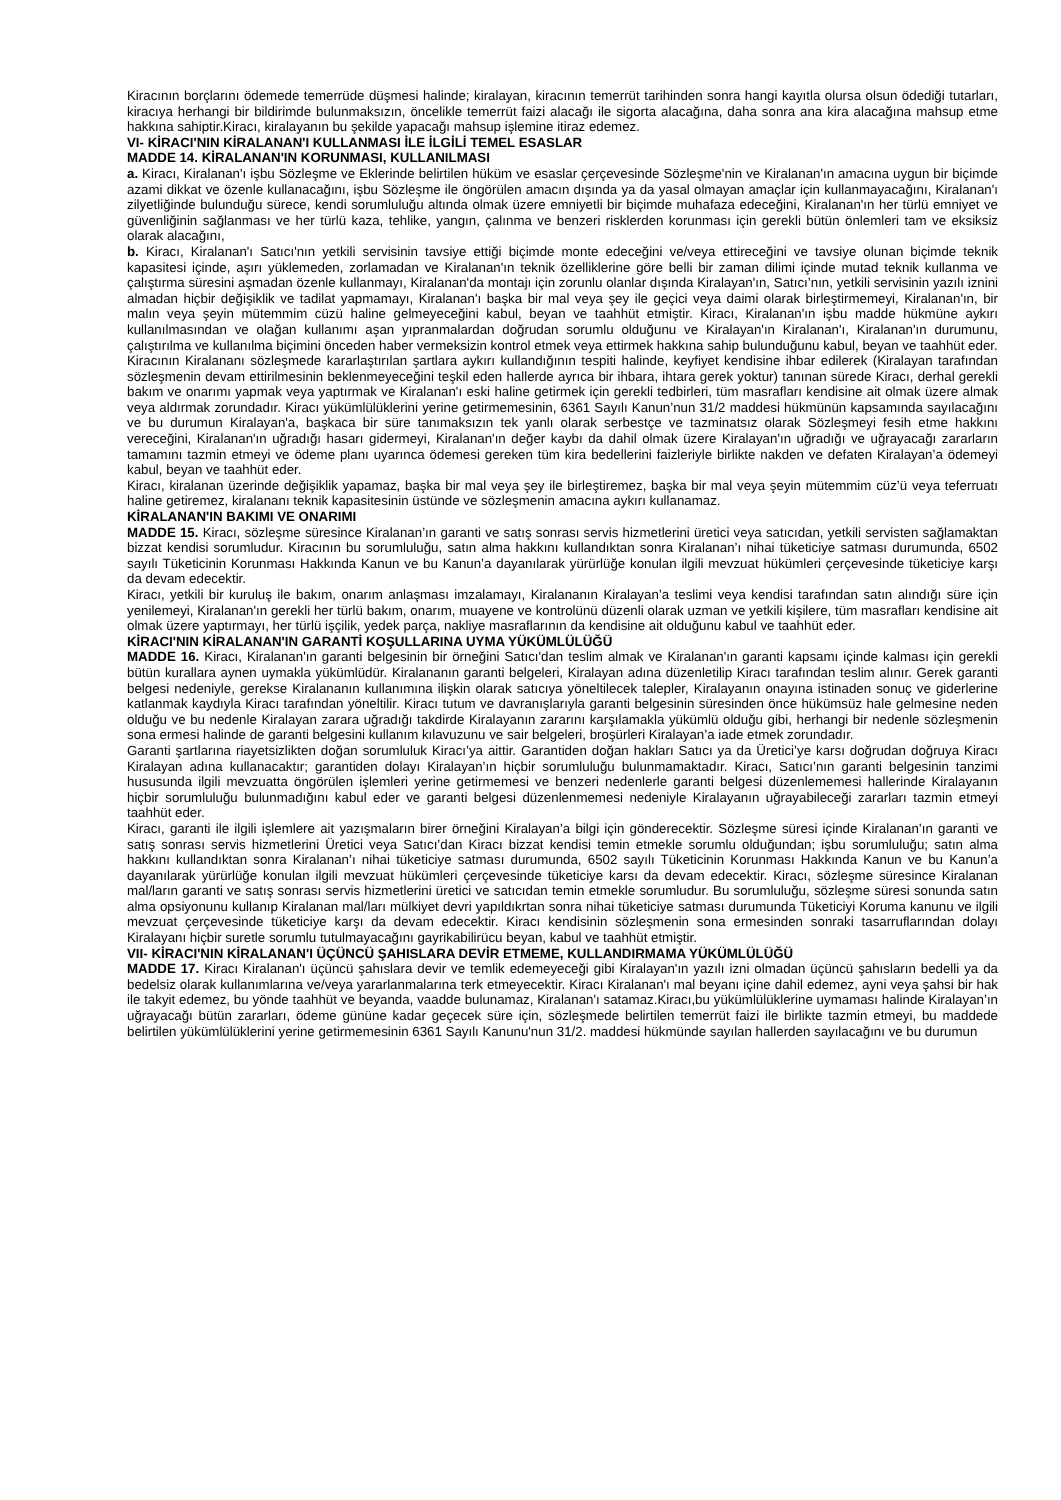Kiracının borçlarını ödemede temerrüde düşmesi halinde; kiralayan, kiracının temerrüt tarihinden sonra hangi kayıtla olursa olsun ödediği tutarları, kiracıya herhangi bir bildirimde bulunmaksızın, öncelikle temerrüt faizi alacağı ile sigorta alacağına, daha sonra ana kira alacağına mahsup etme hakkına sahiptir.Kiracı, kiralayanın bu şekilde yapacağı mahsup işlemine itiraz edemez.
VI- KİRACI'NIN KİRALANAN'I KULLANMASI İLE İLGİLİ TEMEL ESASLAR
MADDE 14. KİRALANAN'IN KORUNMASI, KULLANILMASI
a. Kiracı, Kiralanan'ı işbu Sözleşme ve Eklerinde belirtilen hüküm ve esaslar çerçevesinde Sözleşme'nin ve Kiralanan'ın amacına uygun bir biçimde azami dikkat ve özenle kullanacağını, işbu Sözleşme ile öngörülen amacın dışında ya da yasal olmayan amaçlar için kullanmayacağını, Kiralanan'ı zilyetliğinde bulunduğu sürece, kendi sorumluluğu altında olmak üzere emniyetli bir biçimde muhafaza edeceğini, Kiralanan'ın her türlü emniyet ve güvenliğinin sağlanması ve her türlü kaza, tehlike, yangın, çalınma ve benzeri risklerden korunması için gerekli bütün önlemleri tam ve eksiksiz olarak alacağını,
b. Kiracı, Kiralanan'ı Satıcı'nın yetkili servisinin tavsiye ettiği biçimde monte edeceğini ve/veya ettireceğini ve tavsiye olunan biçimde teknik kapasitesi içinde, aşırı yüklemeden, zorlamadan ve Kiralanan'ın teknik özelliklerine göre belli bir zaman dilimi içinde mutad teknik kullanma ve çalıştırma süresini aşmadan özenle kullanmayı, Kiralanan'da montajı için zorunlu olanlar dışında Kiralayan'ın, Satıcı’nın, yetkili servisinin yazılı iznini almadan hiçbir değişiklik ve tadilat yapmamayı, Kiralanan'ı başka bir mal veya şey ile geçici veya daimi olarak birleştirmemeyi, Kiralanan'ın, bir malın veya şeyin mütemmim cüzü haline gelmeyeceğini kabul, beyan ve taahhüt etmiştir. Kiracı, Kiralanan'ın işbu madde hükmüne aykırı kullanılmasından ve olağan kullanımı aşan yıpranmalardan doğrudan sorumlu olduğunu ve Kiralayan'ın Kiralanan'ı, Kiralanan'ın durumunu, çalıştırılma ve kullanılma biçimini önceden haber vermeksizin kontrol etmek veya ettirmek hakkına sahip bulunduğunu kabul, beyan ve taahhüt eder.
Kiracının Kiralananı sözleşmede kararlaştırılan şartlara aykırı kullandığının tespiti halinde, keyfiyet kendisine ihbar edilerek (Kiralayan tarafından sözleşmenin devam ettirilmesinin beklenmeyeceğini teşkil eden hallerde ayrıca bir ihbara, ihtara gerek yoktur) tanınan sürede Kiracı, derhal gerekli bakım ve onarımı yapmak veya yaptırmak ve Kiralanan'ı eski haline getirmek için gerekli tedbirleri, tüm masrafları kendisine ait olmak üzere almak veya aldırmak zorundadır. Kiracı yükümlülüklerini yerine getirmemesinin, 6361 Sayılı Kanun’nun 31/2 maddesi hükmünün kapsamında sayılacağını ve bu durumun Kiralayan'a, başkaca bir süre tanımaksızın tek yanlı olarak serbestçe ve tazminatsız olarak Sözleşmeyi fesih etme hakkını vereceğini, Kiralanan'ın uğradığı hasarı gidermeyi, Kiralanan'ın değer kaybı da dahil olmak üzere Kiralayan'ın uğradığı ve uğrayacağı zararların tamamını tazmin etmeyi ve ödeme planı uyarınca ödemesi gereken tüm kira bedellerini faizleriyle birlikte nakden ve defaten Kiralayan’a ödemeyi kabul, beyan ve taahhüt eder.
Kiracı, kiralanan üzerinde değişiklik yapamaz, başka bir mal veya şey ile birleştiremez, başka bir mal veya şeyin mütemmim cüz’ü veya teferruatı haline getiremez, kiralananı teknik kapasitesinin üstünde ve sözleşmenin amacına aykırı kullanamaz.
KİRALANAN'IN BAKIMI VE ONARIMI
MADDE 15. Kiracı, sözleşme süresince Kiralanan’ın garanti ve satış sonrası servis hizmetlerini üretici veya satıcıdan, yetkili servisten sağlamaktan bizzat kendisi sorumludur. Kiracının bu sorumluluğu, satın alma hakkını kullandıktan sonra Kiralanan’ı nihai tüketiciye satması durumunda, 6502 sayılı Tüketicinin Korunması Hakkında Kanun ve bu Kanun’a dayanılarak yürürlüğe konulan ilgili mevzuat hükümleri çerçevesinde tüketiciye karşı da devam edecektir.
Kiracı, yetkili bir kuruluş ile bakım, onarım anlaşması imzalamayı, Kiralananın Kiralayan’a teslimi veya kendisi tarafından satın alındığı süre için yenilemeyi, Kiralanan'ın gerekli her türlü bakım, onarım, muayene ve kontrolünü düzenli olarak uzman ve yetkili kişilere, tüm masrafları kendisine ait olmak üzere yaptırmayı, her türlü işçilik, yedek parça, nakliye masraflarının da kendisine ait olduğunu kabul ve taahhüt eder.
KİRACI'NIN KİRALANAN'IN GARANTİ KOŞULLARINA UYMA YÜKÜMLÜLÜĞÜ
MADDE 16. Kiracı, Kiralanan'ın garanti belgesinin bir örneğini Satıcı'dan teslim almak ve Kiralanan'ın garanti kapsamı içinde kalması için gerekli bütün kurallara aynen uymakla yükümlüdür. Kiralananın garanti belgeleri, Kiralayan adına düzenletilip Kiracı tarafından teslim alınır. Gerek garanti belgesi nedeniyle, gerekse Kiralananın kullanımına ilişkin olarak satıcıya yöneltilecek talepler, Kiralayanın onayına istinaden sonuç ve giderlerine katlanmak kaydıyla Kiracı tarafından yöneltilir. Kiracı tutum ve davranışlarıyla garanti belgesinin süresinden önce hükümsüz hale gelmesine neden olduğu ve bu nedenle Kiralayan zarara uğradığı takdirde Kiralayanın zararını karşılamakla yükümlü olduğu gibi, herhangi bir nedenle sözleşmenin sona ermesi halinde de garanti belgesini kullanım kılavuzunu ve sair belgeleri, broşürleri Kiralayan’a iade etmek zorundadır.
Garanti şartlarına riayetsizlikten doğan sorumluluk Kiracı’ya aittir. Garantiden doğan hakları Satıcı ya da Üretici’ye karsı doğrudan doğruya Kiracı Kiralayan adına kullanacaktır; garantiden dolayı Kiralayan’ın hiçbir sorumluluğu bulunmamaktadır. Kiracı, Satıcı’nın garanti belgesinin tanzimi hususunda ilgili mevzuatta öngörülen işlemleri yerine getirmemesi ve benzeri nedenlerle garanti belgesi düzenlememesi hallerinde Kiralayanın hiçbir sorumluluğu bulunmadığını kabul eder ve garanti belgesi düzenlenmemesi nedeniyle Kiralayanın uğrayabileceği zararları tazmin etmeyi taahhüt eder.
Kiracı, garanti ile ilgili işlemlere ait yazışmaların birer örneğini Kiralayan’a bilgi için gönderecektir. Sözleşme süresi içinde Kiralanan’ın garanti ve satış sonrası servis hizmetlerini Üretici veya Satıcı’dan Kiracı bizzat kendisi temin etmekle sorumlu olduğundan; işbu sorumluluğu; satın alma hakkını kullandıktan sonra Kiralanan’ı nihai tüketiciye satması durumunda, 6502 sayılı Tüketicinin Korunması Hakkında Kanun ve bu Kanun’a dayanılarak yürürlüğe konulan ilgili mevzuat hükümleri çerçevesinde tüketiciye karsı da devam edecektir. Kiracı, sözleşme süresince Kiralanan mal/ların garanti ve satış sonrası servis hizmetlerini üretici ve satıcıdan temin etmekle sorumludur. Bu sorumluluğu, sözleşme süresi sonunda satın alma opsiyonunu kullanıp Kiralanan mal/ları mülkiyet devri yapıldıkrtan sonra nihai tüketiciye satması durumunda Tüketiciyi Koruma kanunu ve ilgili mevzuat çerçevesinde tüketiciye karşı da devam edecektir. Kiracı kendisinin sözleşmenin sona ermesinden sonraki tasarruflarından dolayı Kiralayanı hiçbir suretle sorumlu tutulmayacağını gayrikabilirücu beyan, kabul ve taahhüt etmiştir.
VII- KİRACI'NIN KİRALANAN'I ÜÇÜNCÜ ŞAHISLARA DEVİR ETMEME, KULLANDIRMAMA YÜKÜMLÜLÜĞÜ
MADDE 17. Kiracı Kiralanan'ı üçüncü şahıslara devir ve temlik edemeyeceği gibi Kiralayan'ın yazılı izni olmadan üçüncü şahısların bedelli ya da bedelsiz olarak kullanımlarına ve/veya yararlanmalarına terk etmeyecektir. Kiracı Kiralanan'ı mal beyanı içine dahil edemez, ayni veya şahsi bir hak ile takyit edemez, bu yönde taahhüt ve beyanda, vaadde bulunamaz, Kiralanan'ı satamaz.Kiracı,bu yükümlülüklerine uymaması halinde Kiralayan’ın uğrayacağı bütün zararları, ödeme gününe kadar geçecek süre için, sözleşmede belirtilen temerrüt faizi ile birlikte tazmin etmeyi, bu maddede belirtilen yükümlülüklerini yerine getirmemesinin 6361 Sayılı Kanunu'nun 31/2. maddesi hükmünde sayılan hallerden sayılacağını ve bu durumun